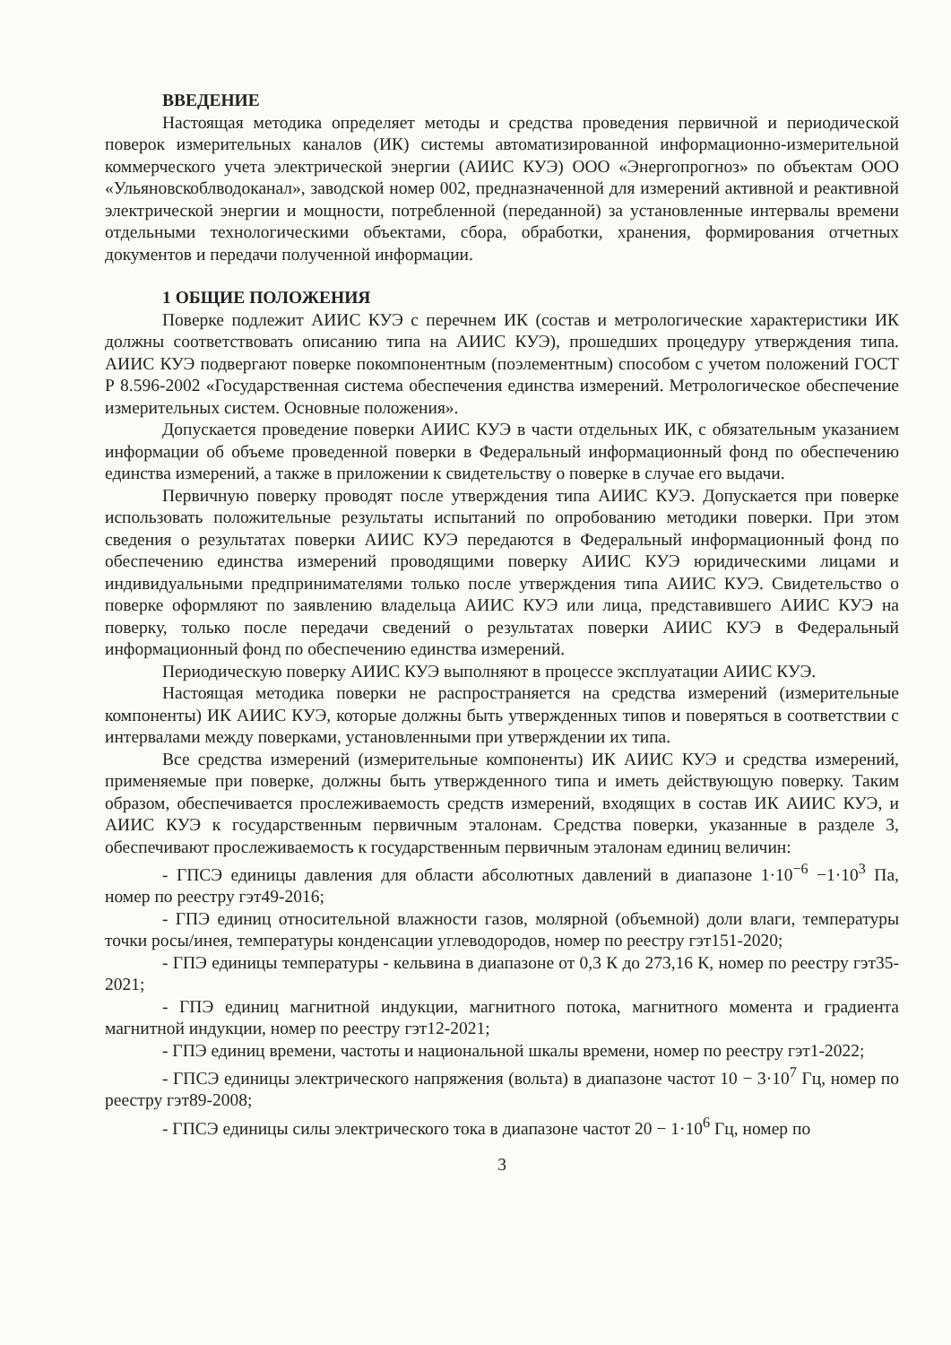ВВЕДЕНИЕ
Настоящая методика определяет методы и средства проведения первичной и периодической поверок измерительных каналов (ИК) системы автоматизированной информационно-измерительной коммерческого учета электрической энергии (АИИС КУЭ) ООО «Энергопрогноз» по объектам ООО «Ульяновскоблводоканал», заводской номер 002, предназначенной для измерений активной и реактивной электрической энергии и мощности, потребленной (переданной) за установленные интервалы времени отдельными технологическими объектами, сбора, обработки, хранения, формирования отчетных документов и передачи полученной информации.
1 ОБЩИЕ ПОЛОЖЕНИЯ
Поверке подлежит АИИС КУЭ с перечнем ИК (состав и метрологические характеристики ИК должны соответствовать описанию типа на АИИС КУЭ), прошедших процедуру утверждения типа. АИИС КУЭ подвергают поверке покомпонентным (поэлементным) способом с учетом положений ГОСТ Р 8.596-2002 «Государственная система обеспечения единства измерений. Метрологическое обеспечение измерительных систем. Основные положения».
Допускается проведение поверки АИИС КУЭ в части отдельных ИК, с обязательным указанием информации об объеме проведенной поверки в Федеральный информационный фонд по обеспечению единства измерений, а также в приложении к свидетельству о поверке в случае его выдачи.
Первичную поверку проводят после утверждения типа АИИС КУЭ. Допускается при поверке использовать положительные результаты испытаний по опробованию методики поверки. При этом сведения о результатах поверки АИИС КУЭ передаются в Федеральный информационный фонд по обеспечению единства измерений проводящими поверку АИИС КУЭ юридическими лицами и индивидуальными предпринимателями только после утверждения типа АИИС КУЭ. Свидетельство о поверке оформляют по заявлению владельца АИИС КУЭ или лица, представившего АИИС КУЭ на поверку, только после передачи сведений о результатах поверки АИИС КУЭ в Федеральный информационный фонд по обеспечению единства измерений.
Периодическую поверку АИИС КУЭ выполняют в процессе эксплуатации АИИС КУЭ.
Настоящая методика поверки не распространяется на средства измерений (измерительные компоненты) ИК АИИС КУЭ, которые должны быть утвержденных типов и поверяться в соответствии с интервалами между поверками, установленными при утверждении их типа.
Все средства измерений (измерительные компоненты) ИК АИИС КУЭ и средства измерений, применяемые при поверке, должны быть утвержденного типа и иметь действующую поверку. Таким образом, обеспечивается прослеживаемость средств измерений, входящих в состав ИК АИИС КУЭ, и АИИС КУЭ к государственным первичным эталонам. Средства поверки, указанные в разделе 3, обеспечивают прослеживаемость к государственным первичным эталонам единиц величин:
- ГПСЭ единицы давления для области абсолютных давлений в диапазоне 1·10<sup>−6</sup> −1·10<sup>3</sup> Па, номер по реестру гэт49-2016;
- ГПЭ единиц относительной влажности газов, молярной (объемной) доли влаги, температуры точки росы/инея, температуры конденсации углеводородов, номер по реестру гэт151-2020;
- ГПЭ единицы температуры - кельвина в диапазоне от 0,3 К до 273,16 К, номер по реестру гэт35-2021;
- ГПЭ единиц магнитной индукции, магнитного потока, магнитного момента и градиента магнитной индукции, номер по реестру гэт12-2021;
- ГПЭ единиц времени, частоты и национальной шкалы времени, номер по реестру гэт1-2022;
- ГПСЭ единицы электрического напряжения (вольта) в диапазоне частот 10 − 3·10<sup>7</sup> Гц, номер по реестру гэт89-2008;
- ГПСЭ единицы силы электрического тока в диапазоне частот 20 − 1·10<sup>6</sup> Гц, номер по
3